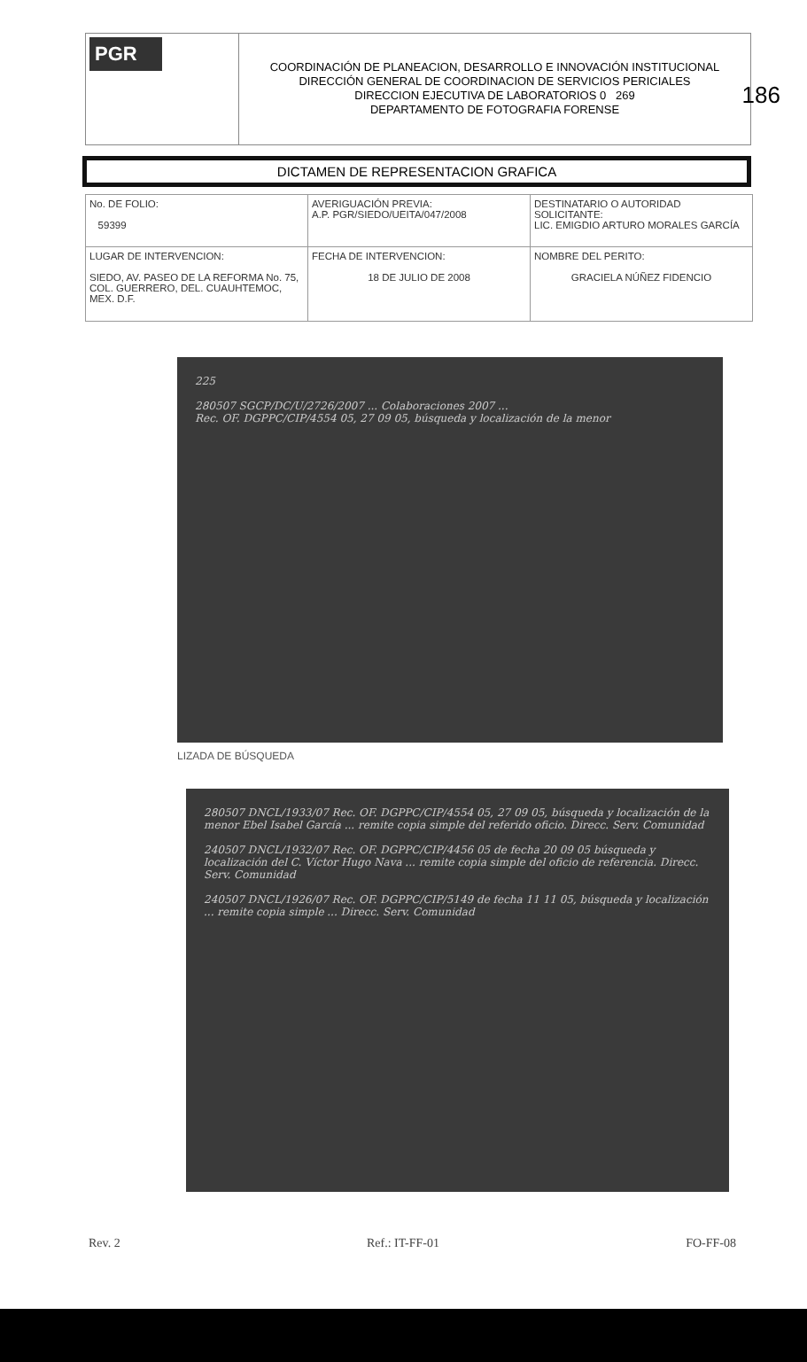186
PGR
COORDINACIÓN DE PLANEACION, DESARROLLO E INNOVACIÓN INSTITUCIONAL
DIRECCIÓN GENERAL DE COORDINACION DE SERVICIOS PERICIALES
DIRECCION EJECUTIVA DE LABORATORIOS 0 269
DEPARTAMENTO DE FOTOGRAFIA FORENSE
DICTAMEN DE REPRESENTACION GRAFICA
| No. DE FOLIO: 59399 | AVERIGUACIÓN PREVIA: A.P. PGR/SIEDO/UEITA/047/2008 | DESTINATARIO O AUTORIDAD SOLICITANTE: LIC. EMIGDIO ARTURO MORALES GARCÍA |
| LUGAR DE INTERVENCION: SIEDO, AV. PASEO DE LA REFORMA No. 75, COL. GUERRERO, DEL. CUAUHTEMOC, MEX. D.F. | FECHA DE INTERVENCION: 18 DE JULIO DE 2008 | NOMBRE DEL PERITO: GRACIELA NÚÑEZ FIDENCIO |
225
280507 SGCP/DC/U/2726/2007 ... Colaboraciones 2007 ...
Rec. OF. DGPPC/CIP/4554 05, 27 09 05, búsqueda y localización de la menor
LIZADA DE BÚSQUEDA
280507 DNCL/1933/07 Rec. OF. DGPPC/CIP/4554 05, 27 09 05, búsqueda y localización de la menor Ebel Isabel García ... remite copia simple del referido oficio. Direcc. Serv. Comunidad
240507 DNCL/1932/07 Rec. OF. DGPPC/CIP/4456 05 de fecha 20 09 05 búsqueda y localización del C. Víctor Hugo Nava ... remite copia simple del oficio de referencia. Direcc. Serv. Comunidad
240507 DNCL/1926/07 Rec. OF. DGPPC/CIP/5149 de fecha 11 11 05, búsqueda y localización ... remite copia simple ... Direcc. Serv. Comunidad
Rev. 2 Ref.: IT-FF-01 FO-FF-08